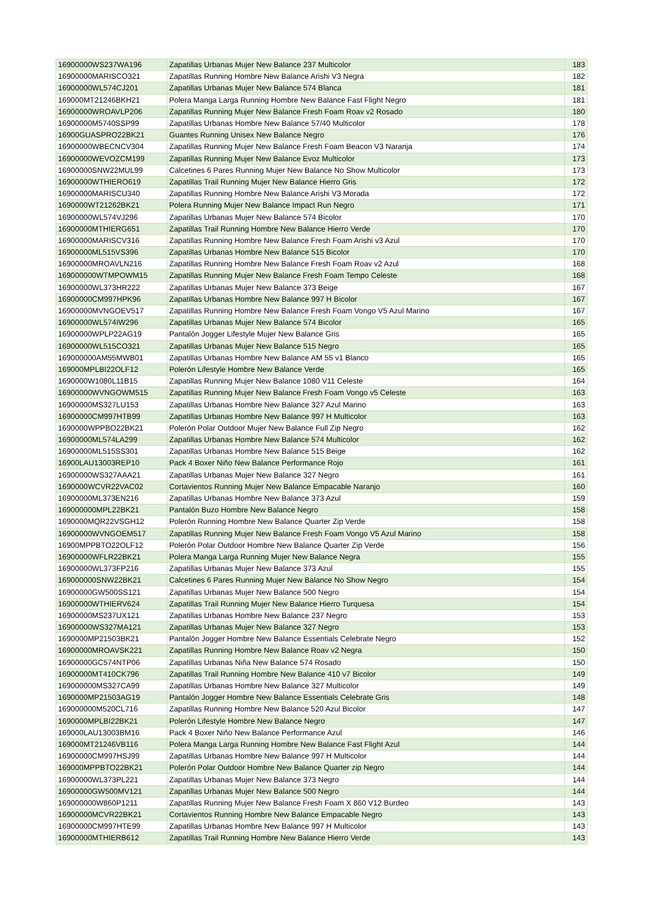| 16900000WS237WA196 | Zapatillas Urbanas Mujer New Balance 237 Multicolor | 183 |
| 16900000MARISCO321 | Zapatillas Running Hombre New Balance Arishi V3 Negra | 182 |
| 16900000WL574CJ201 | Zapatillas Urbanas Mujer New Balance 574 Blanca | 181 |
| 169000MT21246BKH21 | Polera Manga Larga Running Hombre New Balance Fast Flight Negro | 181 |
| 16900000WROAVLP206 | Zapatillas Running Mujer New Balance Fresh Foam Roav v2 Rosado | 180 |
| 16900000M5740SSP99 | Zapatillas Urbanas Hombre New Balance 57/40 Multicolor | 178 |
| 16900GUASPRO22BK21 | Guantes Running Unisex New Balance Negro | 176 |
| 16900000WBECNCV304 | Zapatillas Running Mujer New Balance Fresh Foam Beacon V3 Naranja | 174 |
| 16900000WEVOZCM199 | Zapatillas Running Mujer New Balance Evoz Multicolor | 173 |
| 16900000SNW22MUL99 | Calcetines 6 Pares Running Mujer New Balance No Show Multicolor | 173 |
| 16900000WTHIERO619 | Zapatillas Trail Running Mujer New Balance Hierro Gris | 172 |
| 16900000MARISCU340 | Zapatillas Running Hombre New Balance Arishi V3 Morada | 172 |
| 1690000WT21262BK21 | Polera Running Mujer New Balance Impact Run Negro | 171 |
| 16900000WL574VJ296 | Zapatillas Urbanas Mujer New Balance 574 Bicolor | 170 |
| 16900000MTHIERG651 | Zapatillas Trail Running Hombre New Balance Hierro Verde | 170 |
| 16900000MARISCV316 | Zapatillas Running Hombre New Balance Fresh Foam Arishi v3 Azul | 170 |
| 16900000ML515VS396 | Zapatillas Urbanas Hombre New Balance 515 Bicolor | 170 |
| 16900000MROAVLN216 | Zapatillas Running Hombre New Balance Fresh Foam Roav v2 Azul | 168 |
| 169000000WTMPOWM15 | Zapatillas Running Mujer New Balance Fresh Foam Tempo Celeste | 168 |
| 16900000WL373HR222 | Zapatillas Urbanas Mujer New Balance 373 Beige | 167 |
| 16900000CM997HPK96 | Zapatillas Urbanas Hombre New Balance 997 H Bicolor | 167 |
| 16900000MVNGOEV517 | Zapatillas Running Hombre New Balance Fresh Foam Vongo V5 Azul Marino | 167 |
| 16900000WL574IW296 | Zapatillas Urbanas Mujer New Balance 574 Bicolor | 165 |
| 16900000WPLP22AG19 | Pantalón Jogger Lifestyle Mujer New Balance Gris | 165 |
| 16900000WL515CO321 | Zapatillas Urbanas Mujer New Balance 515 Negro | 165 |
| 169000000AM55MWB01 | Zapatillas Urbanas Hombre New Balance AM 55 v1 Blanco | 165 |
| 169000MPLBI22OLF12 | Polerón Lifestyle Hombre New Balance Verde | 165 |
| 1690000W1080L11B15 | Zapatillas Running Mujer New Balance 1080 V11 Celeste | 164 |
| 16900000WVNGOWM515 | Zapatillas Running Mujer New Balance Fresh Foam Vongo v5 Celeste | 163 |
| 16900000MS327LU153 | Zapatillas Urbanas Hombre New Balance 327 Azul Marino | 163 |
| 16900000CM997HTB99 | Zapatillas Urbanas Hombre New Balance 997 H Multicolor | 163 |
| 1690000WPPBO22BK21 | Polerón Polar Outdoor Mujer New Balance Full Zip Negro | 162 |
| 16900000ML574LA299 | Zapatillas Urbanas Hombre New Balance 574 Multicolor | 162 |
| 16900000ML515SS301 | Zapatillas Urbanas Hombre New Balance 515 Beige | 162 |
| 16900LAU13003REP10 | Pack 4 Boxer Niño New Balance Performance Rojo | 161 |
| 16900000WS327AAA21 | Zapatillas Urbanas Mujer New Balance 327 Negro | 161 |
| 1690000WCVR22VAC02 | Cortavientos Running Mujer New Balance Empacable Naranjo | 160 |
| 16900000ML373EN216 | Zapatillas Urbanas Hombre New Balance 373 Azul | 159 |
| 169000000MPL22BK21 | Pantalón Buzo Hombre New Balance Negro | 158 |
| 1690000MQR22VSGH12 | Polerón Running Hombre New Balance Quarter Zip Verde | 158 |
| 16900000WVNGOEM517 | Zapatillas Running Mujer New Balance Fresh Foam Vongo V5 Azul Marino | 158 |
| 16900MPPBTO22OLF12 | Polerón Polar Outdoor Hombre New Balance Quarter Zip Verde | 156 |
| 16900000WFLR22BK21 | Polera Manga Larga Running Mujer New Balance Negra | 155 |
| 16900000WL373FP216 | Zapatillas Urbanas Mujer New Balance 373 Azul | 155 |
| 169000000SNW22BK21 | Calcetines 6 Pares Running Mujer New Balance No Show Negro | 154 |
| 16900000GW500SS121 | Zapatillas Urbanas Mujer New Balance 500 Negro | 154 |
| 16900000WTHIERV624 | Zapatillas Trail Running Mujer New Balance Hierro Turquesa | 154 |
| 16900000MS237UX121 | Zapatillas Urbanas Hombre New Balance 237 Negro | 153 |
| 16900000WS327MA121 | Zapatillas Urbanas Mujer New Balance 327 Negro | 153 |
| 1690000MP21503BK21 | Pantalón Jogger Hombre New Balance Essentials Celebrate Negro | 152 |
| 16900000MROAVSK221 | Zapatillas Running Hombre New Balance Roav v2 Negra | 150 |
| 16900000GC574NTP06 | Zapatillas Urbanas Niña New Balance 574 Rosado | 150 |
| 16900000MT410CK796 | Zapatillas Trail Running Hombre New Balance 410 v7 Bicolor | 149 |
| 169000000MS327CA99 | Zapatillas Urbanas Hombre New Balance 327 Multicolor | 149 |
| 1690000MP21503AG19 | Pantalón Jogger Hombre New Balance Essentials Celebrate Gris | 148 |
| 169000000M520CL716 | Zapatillas Running Hombre New Balance 520 Azul Bicolor | 147 |
| 1690000MPLBI22BK21 | Polerón Lifestyle Hombre New Balance Negro | 147 |
| 169000LAU13003BM16 | Pack 4 Boxer Niño New Balance Performance Azul | 146 |
| 169000MT21246VB116 | Polera Manga Larga Running Hombre New Balance Fast Flight Azul | 144 |
| 16900000CM997HSJ99 | Zapatillas Urbanas Hombre New Balance 997 H Multicolor | 144 |
| 169000MPPBTO22BK21 | Polerón Polar Outdoor Hombre New Balance Quarter zip Negro | 144 |
| 16900000WL373PL221 | Zapatillas Urbanas Mujer New Balance 373 Negro | 144 |
| 16900000GW500MV121 | Zapatillas Urbanas Mujer New Balance 500 Negro | 144 |
| 169000000W860P1211 | Zapatillas Running Mujer New Balance Fresh Foam X 860 V12 Burdeo | 143 |
| 16900000MCVR22BK21 | Cortavientos Running Hombre New Balance Empacable Negro | 143 |
| 16900000CM997HTE99 | Zapatillas Urbanas Hombre New Balance 997 H Multicolor | 143 |
| 16900000MTHIERB612 | Zapatillas Trail Running Hombre New Balance Hierro Verde | 143 |